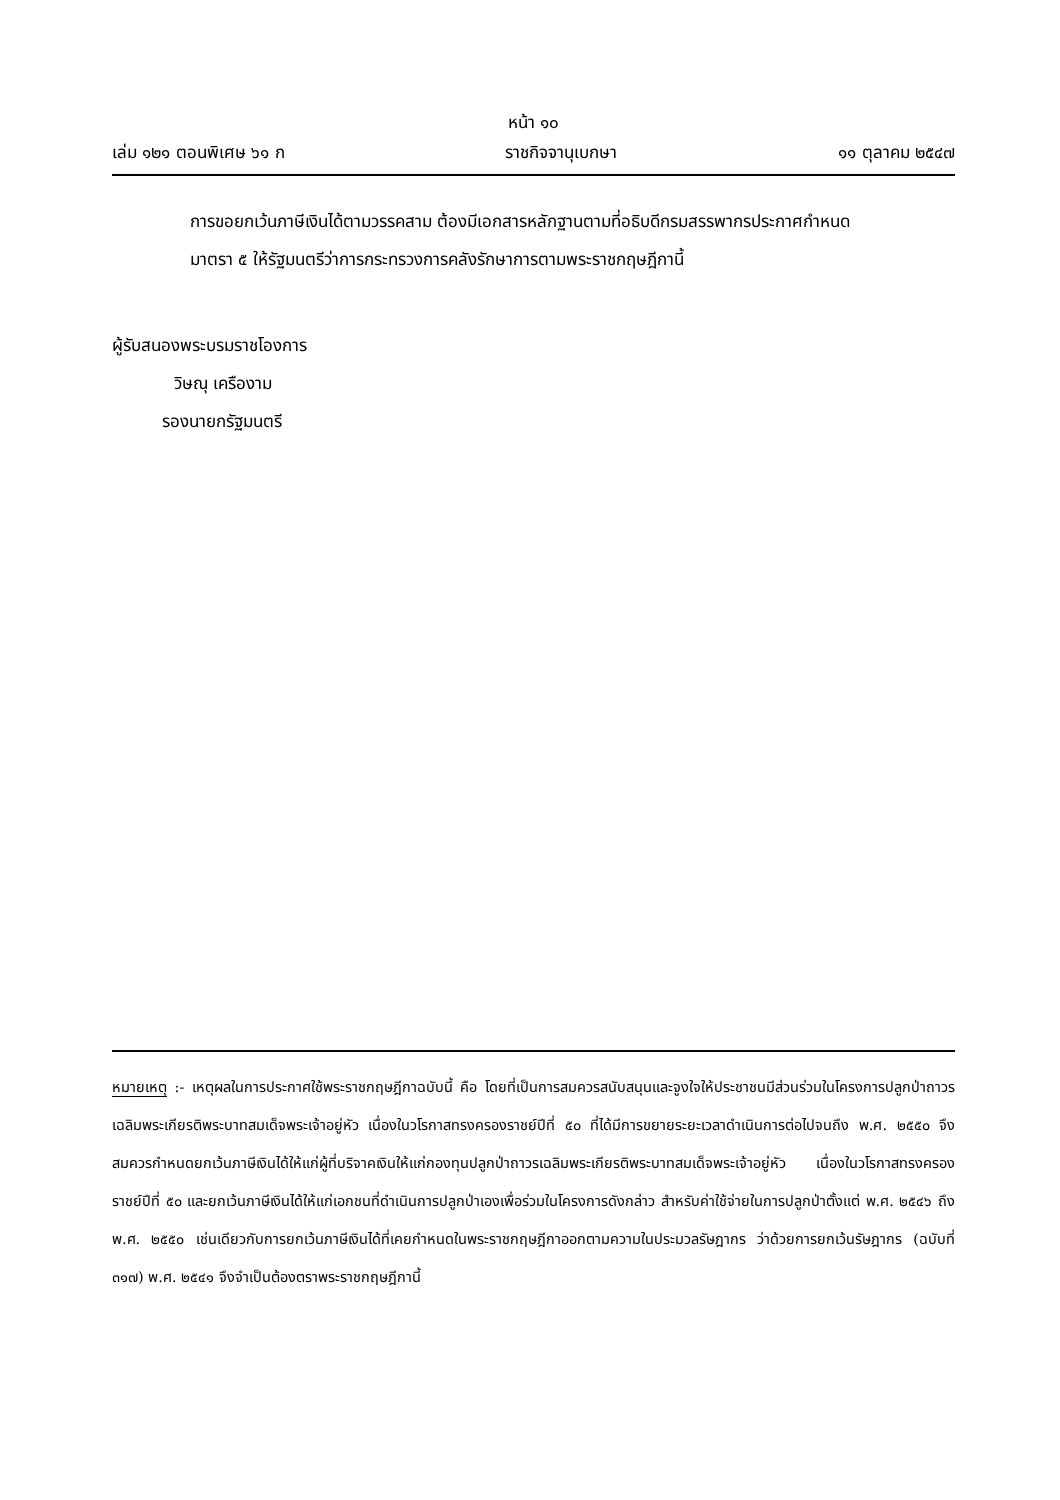หน้า ๑๐
เล่ม ๑๒๑ ตอนพิเศษ ๖๑ ก ราชกิจจานุเบกษา ๑๑ ตุลาคม ๒๕๔๗
การขอยกเว้นภาษีเงินได้ตามวรรคสาม ต้องมีเอกสารหลักฐานตามที่อธิบดีกรมสรรพากรประกาศกำหนด
มาตรา ๕ ให้รัฐมนตรีว่าการกระทรวงการคลังรักษาการตามพระราชกฤษฎีกานี้
ผู้รับสนองพระบรมราชโองการ
วิษณุ เครืองาม
รองนายกรัฐมนตรี
หมายเหตุ :- เหตุผลในการประกาศใช้พระราชกฤษฎีกาฉบับนี้ คือ โดยที่เป็นการสมควรสนับสนุนและจูงใจให้ประชาชนมีส่วนร่วมในโครงการปลูกป่าถาวรเฉลิมพระเกียรติพระบาทสมเด็จพระเจ้าอยู่หัว เนื่องในวโรกาสทรงครองราชย์ปีที่ ๕๐ ที่ได้มีการขยายระยะเวลาดำเนินการต่อไปจนถึง พ.ศ. ๒๕๕๐ จึงสมควรกำหนดยกเว้นภาษีเงินได้ให้แก่ผู้ที่บริจาคเงินให้แก่กองทุนปลูกป่าถาวรเฉลิมพระเกียรติพระบาทสมเด็จพระเจ้าอยู่หัว เนื่องในวโรกาสทรงครองราชย์ปีที่ ๕๐ และยกเว้นภาษีเงินได้ให้แก่เอกชนที่ดำเนินการปลูกป่าเองเพื่อร่วมในโครงการดังกล่าว สำหรับค่าใช้จ่ายในการปลูกป่าตั้งแต่ พ.ศ. ๒๕๔๖ ถึง พ.ศ. ๒๕๕๐ เช่นเดียวกับการยกเว้นภาษีเงินได้ที่เคยกำหนดในพระราชกฤษฎีกาออกตามความในประมวลรัษฎากร ว่าด้วยการยกเว้นรัษฎากร (ฉบับที่ ๓๑๗) พ.ศ. ๒๕๔๑ จึงจำเป็นต้องตราพระราชกฤษฎีกานี้